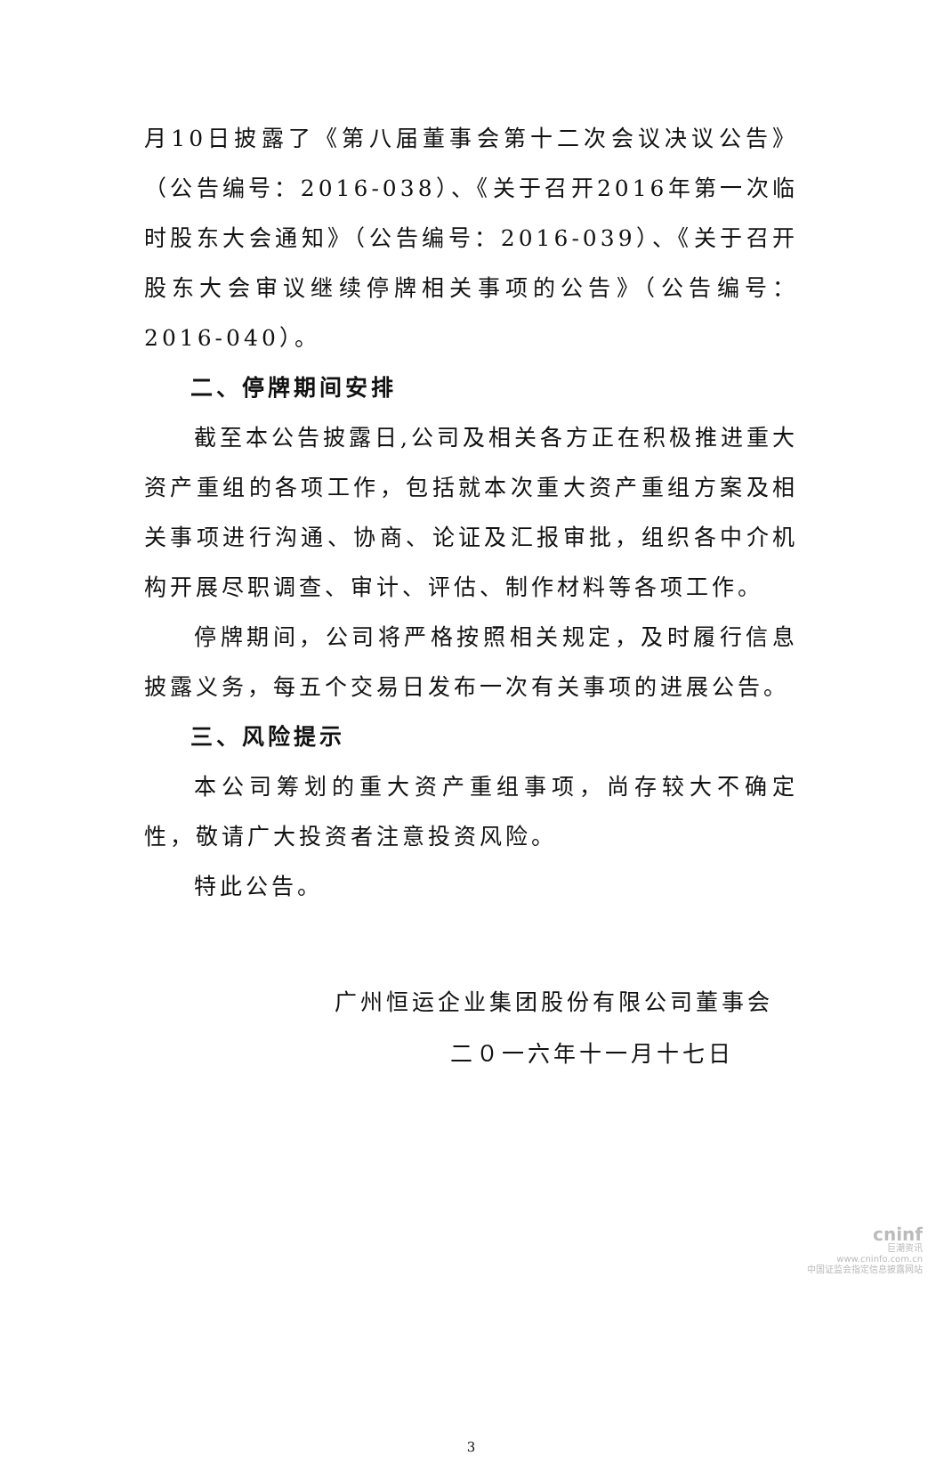月10日披露了《第八届董事会第十二次会议决议公告》（公告编号：2016-038）、《关于召开2016年第一次临时股东大会通知》（公告编号：2016-039）、《关于召开股东大会审议继续停牌相关事项的公告》（公告编号：2016-040）。
二、停牌期间安排
截至本公告披露日,公司及相关各方正在积极推进重大资产重组的各项工作，包括就本次重大资产重组方案及相关事项进行沟通、协商、论证及汇报审批，组织各中介机构开展尽职调查、审计、评估、制作材料等各项工作。
停牌期间，公司将严格按照相关规定，及时履行信息披露义务，每五个交易日发布一次有关事项的进展公告。
三、风险提示
本公司筹划的重大资产重组事项，尚存较大不确定性，敬请广大投资者注意投资风险。
特此公告。
广州恒运企业集团股份有限公司董事会
二０一六年十一月十七日
3
cninf
巨潮资讯
www.cninfo.com.cn
中国证监会指定信息披露网站